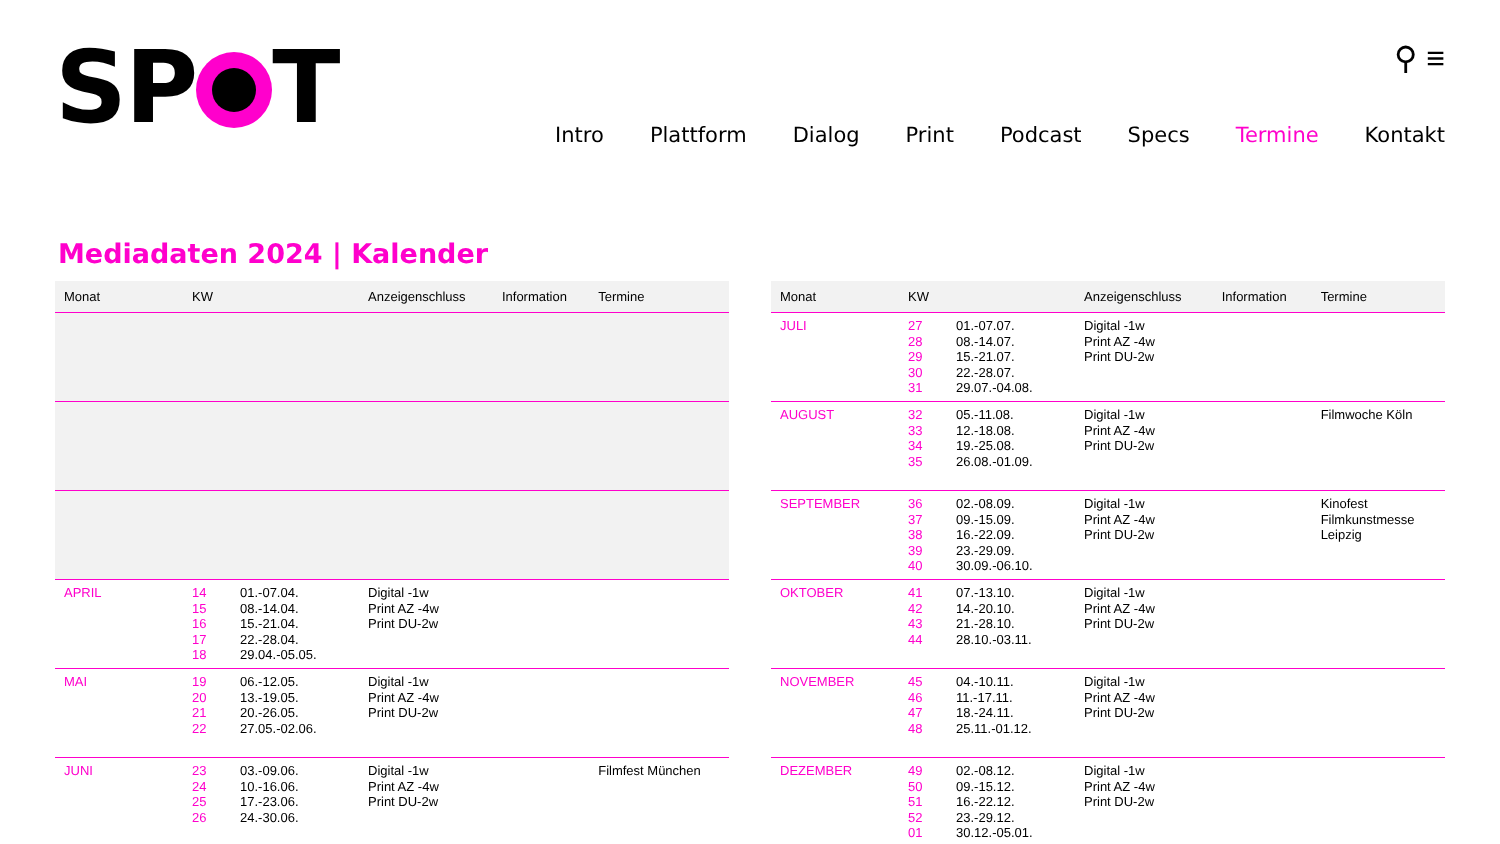SP T
⚲ ≡
Intro Plattform Dialog Print Podcast Specs Termine Kontakt
Mediadaten 2024 | Kalender
| Monat | KW | | Anzeigenschluss | Information | Termine |
| --- | --- | --- | --- | --- | --- |
| APRIL | 14 15 16 17 18 | 01.-07.04. 08.-14.04. 15.-21.04. 22.-28.04. 29.04.-05.05. | Digital -1w Print AZ -4w Print DU-2w | | |
| MAI | 19 20 21 22 | 06.-12.05. 13.-19.05. 20.-26.05. 27.05.-02.06. | Digital -1w Print AZ -4w Print DU-2w | | |
| JUNI | 23 24 25 26 | 03.-09.06. 10.-16.06. 17.-23.06. 24.-30.06. | Digital -1w Print AZ -4w Print DU-2w | | Filmfest München |
| Monat | KW | | Anzeigenschluss | Information | Termine |
| --- | --- | --- | --- | --- | --- |
| JULI | 27 28 29 30 31 | 01.-07.07. 08.-14.07. 15.-21.07. 22.-28.07. 29.07.-04.08. | Digital -1w Print AZ -4w Print DU-2w | | |
| AUGUST | 32 33 34 35 | 05.-11.08. 12.-18.08. 19.-25.08. 26.08.-01.09. | Digital -1w Print AZ -4w Print DU-2w | | Filmwoche Köln |
| SEPTEMBER | 36 37 38 39 40 | 02.-08.09. 09.-15.09. 16.-22.09. 23.-29.09. 30.09.-06.10. | Digital -1w Print AZ -4w Print DU-2w | | Kinofest Filmkunstmesse Leipzig |
| OKTOBER | 41 42 43 44 | 07.-13.10. 14.-20.10. 21.-28.10. 28.10.-03.11. | Digital -1w Print AZ -4w Print DU-2w | | |
| NOVEMBER | 45 46 47 48 | 04.-10.11. 11.-17.11. 18.-24.11. 25.11.-01.12. | Digital -1w Print AZ -4w Print DU-2w | | |
| DEZEMBER | 49 50 51 52 01 | 02.-08.12. 09.-15.12. 16.-22.12. 23.-29.12. 30.12.-05.01. | Digital -1w Print AZ -4w Print DU-2w | | |